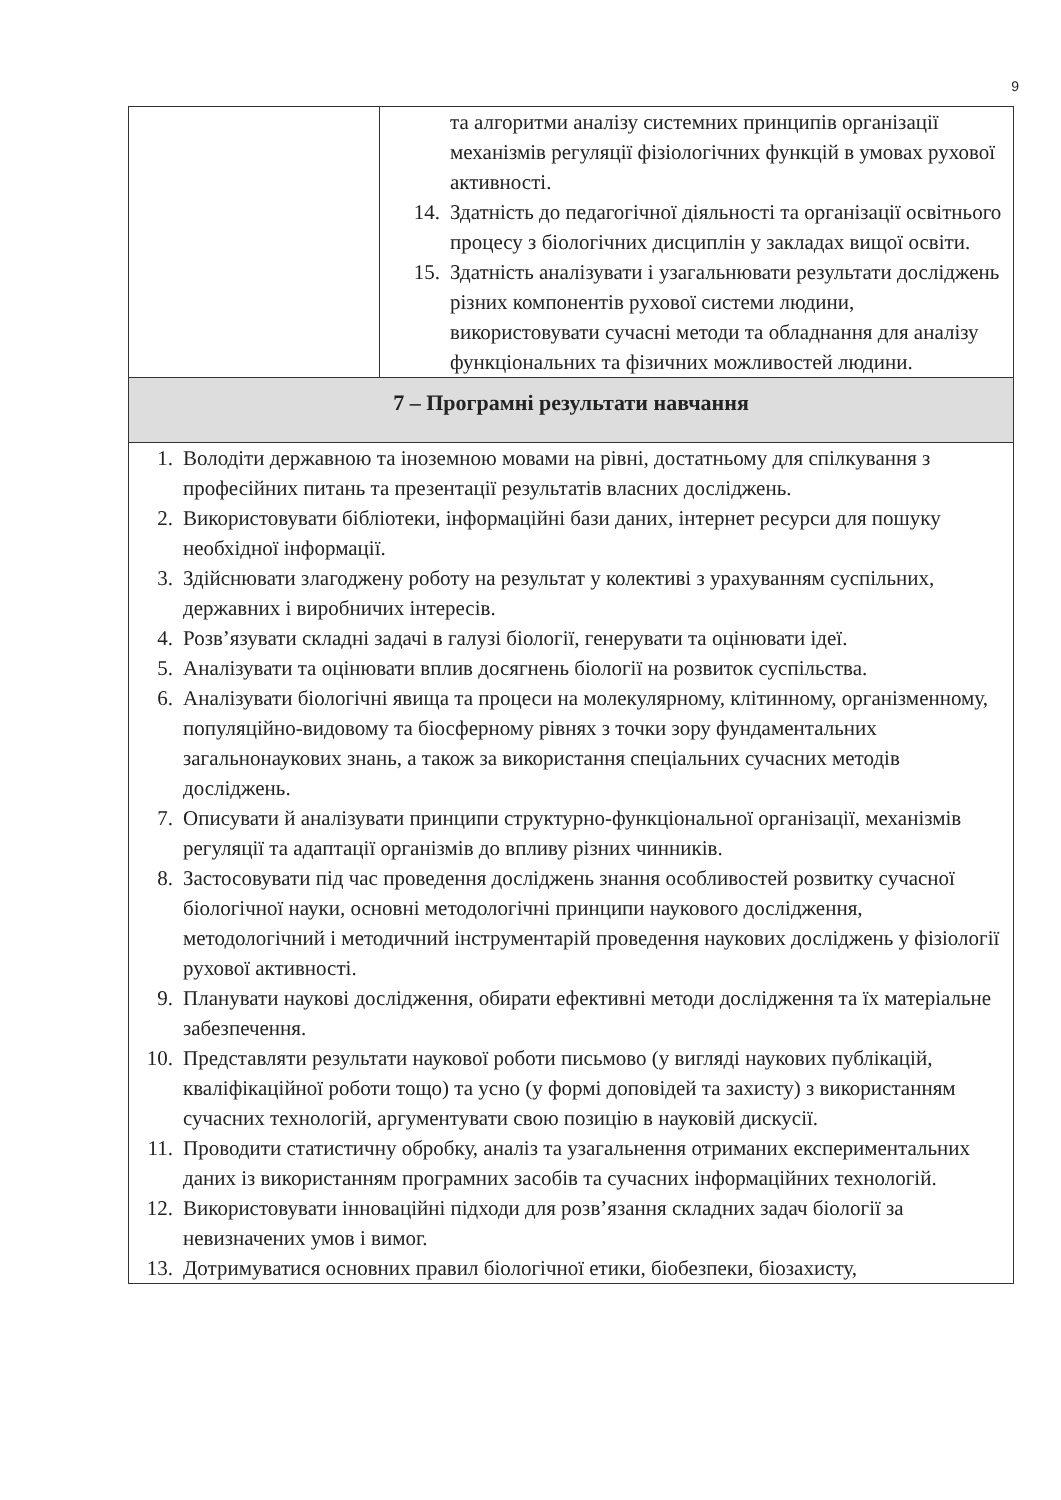9
| | та алгоритми аналізу системних принципів організації механізмів регуляції фізіологічних функцій в умовах рухової активності. 14. Здатність до педагогічної діяльності та організації освітнього процесу з біологічних дисциплін у закладах вищої освіти. 15. Здатність аналізувати і узагальнювати результати досліджень різних компонентів рухової системи людини, використовувати сучасні методи та обладнання для аналізу функціональних та фізичних можливостей людини. |
| 7 – Програмні результати навчання | |
| 1. Володіти державною та іноземною мовами на рівні, достатньому для спілкування з професійних питань та презентації результатів власних досліджень. 2. Використовувати бібліотеки, інформаційні бази даних, інтернет ресурси для пошуку необхідної інформації. 3. Здійснювати злагоджену роботу на результат у колективі з урахуванням суспільних, державних і виробничих інтересів. 4. Розв’язувати складні задачі в галузі біології, генерувати та оцінювати ідеї. 5. Аналізувати та оцінювати вплив досягнень біології на розвиток суспільства. 6. Аналізувати біологічні явища та процеси на молекулярному, клітинному, організменному, популяційно-видовому та біосферному рівнях з точки зору фундаментальних загальнонаукових знань, а також за використання спеціальних сучасних методів досліджень. 7. Описувати й аналізувати принципи структурно-функціональної організації, механізмів регуляції та адаптації організмів до впливу різних чинників. 8. Застосовувати під час проведення досліджень знання особливостей розвитку сучасної біологічної науки, основні методологічні принципи наукового дослідження, методологічний і методичний інструментарій проведення наукових досліджень у фізіології рухової активності. 9. Планувати наукові дослідження, обирати ефективні методи дослідження та їх матеріальне забезпечення. 10. Представляти результати наукової роботи письмово (у вигляді наукових публікацій, кваліфікаційної роботи тощо) та усно (у формі доповідей та захисту) з використанням сучасних технологій, аргументувати свою позицію в науковій дискусії. 11. Проводити статистичну обробку, аналіз та узагальнення отриманих експериментальних даних із використанням програмних засобів та сучасних інформаційних технологій. 12. Використовувати інноваційні підходи для розв’язання складних задач біології за невизначених умов і вимог. 13. Дотримуватися основних правил біологічної етики, біобезпеки, біозахисту, | |